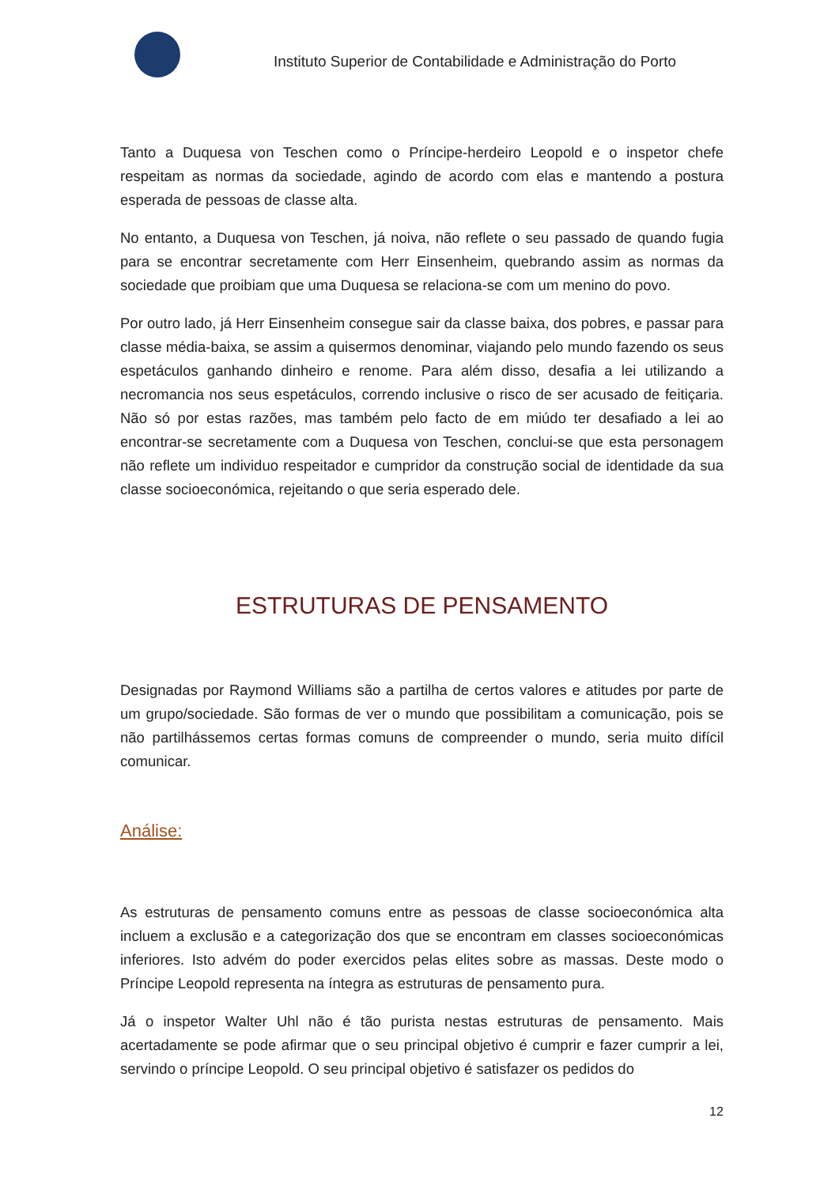Instituto Superior de Contabilidade e Administração do Porto
Tanto a Duquesa von Teschen como o Príncipe-herdeiro Leopold e o inspetor chefe respeitam as normas da sociedade, agindo de acordo com elas e mantendo a postura esperada de pessoas de classe alta.
No entanto, a Duquesa von Teschen, já noiva, não reflete o seu passado de quando fugia para se encontrar secretamente com Herr Einsenheim, quebrando assim as normas da sociedade que proibiam que uma Duquesa se relaciona-se com um menino do povo.
Por outro lado, já Herr Einsenheim consegue sair da classe baixa, dos pobres, e passar para classe média-baixa, se assim a quisermos denominar, viajando pelo mundo fazendo os seus espetáculos ganhando dinheiro e renome. Para além disso, desafia a lei utilizando a necromancia nos seus espetáculos, correndo inclusive o risco de ser acusado de feitiçaria. Não só por estas razões, mas também pelo facto de em miúdo ter desafiado a lei ao encontrar-se secretamente com a Duquesa von Teschen, conclui-se que esta personagem não reflete um individuo respeitador e cumpridor da construção social de identidade da sua classe socioeconómica, rejeitando o que seria esperado dele.
ESTRUTURAS DE PENSAMENTO
Designadas por Raymond Williams são a partilha de certos valores e atitudes por parte de um grupo/sociedade. São formas de ver o mundo que possibilitam a comunicação, pois se não partilhássemos certas formas comuns de compreender o mundo, seria muito difícil comunicar.
Análise:
As estruturas de pensamento comuns entre as pessoas de classe socioeconómica alta incluem a exclusão e a categorização dos que se encontram em classes socioeconómicas inferiores. Isto advém do poder exercidos pelas elites sobre as massas. Deste modo o Príncipe Leopold representa na íntegra as estruturas de pensamento pura.
Já o inspetor Walter Uhl não é tão purista nestas estruturas de pensamento. Mais acertadamente se pode afirmar que o seu principal objetivo é cumprir e fazer cumprir a lei, servindo o príncipe Leopold. O seu principal objetivo é satisfazer os pedidos do
12